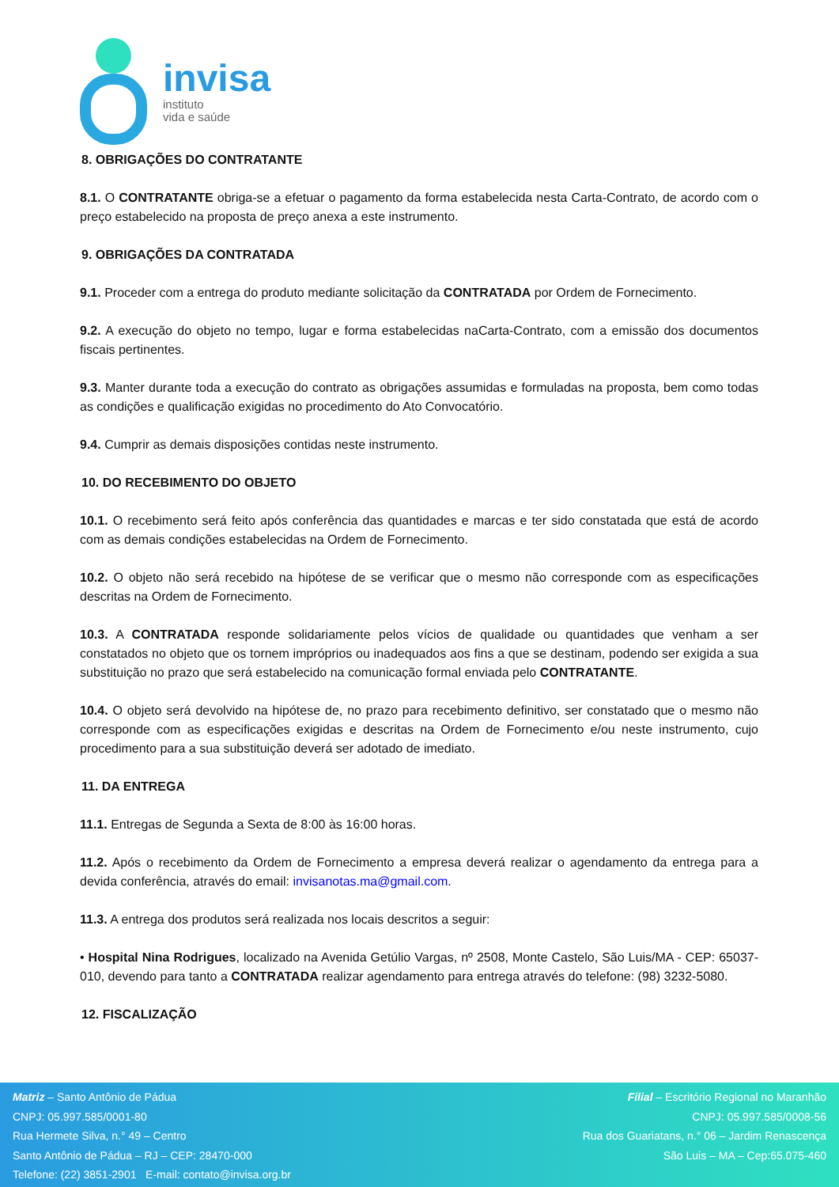invisa
instituto
vida e saúde
8. OBRIGAÇÕES DO CONTRATANTE
8.1. O CONTRATANTE obriga-se a efetuar o pagamento da forma estabelecida nesta Carta-Contrato, de acordo com o preço estabelecido na proposta de preço anexa a este instrumento.
9. OBRIGAÇÕES DA CONTRATADA
9.1. Proceder com a entrega do produto mediante solicitação da CONTRATADA por Ordem de Fornecimento.
9.2. A execução do objeto no tempo, lugar e forma estabelecidas naCarta-Contrato, com a emissão dos documentos fiscais pertinentes.
9.3. Manter durante toda a execução do contrato as obrigações assumidas e formuladas na proposta, bem como todas as condições e qualificação exigidas no procedimento do Ato Convocatório.
9.4. Cumprir as demais disposições contidas neste instrumento.
10. DO RECEBIMENTO DO OBJETO
10.1. O recebimento será feito após conferência das quantidades e marcas e ter sido constatada que está de acordo com as demais condições estabelecidas na Ordem de Fornecimento.
10.2. O objeto não será recebido na hipótese de se verificar que o mesmo não corresponde com as especificações descritas na Ordem de Fornecimento.
10.3. A CONTRATADA responde solidariamente pelos vícios de qualidade ou quantidades que venham a ser constatados no objeto que os tornem impróprios ou inadequados aos fins a que se destinam, podendo ser exigida a sua substituição no prazo que será estabelecido na comunicação formal enviada pelo CONTRATANTE.
10.4. O objeto será devolvido na hipótese de, no prazo para recebimento definitivo, ser constatado que o mesmo não corresponde com as especificações exigidas e descritas na Ordem de Fornecimento e/ou neste instrumento, cujo procedimento para a sua substituição deverá ser adotado de imediato.
11. DA ENTREGA
11.1. Entregas de Segunda a Sexta de 8:00 às 16:00 horas.
11.2. Após o recebimento da Ordem de Fornecimento a empresa deverá realizar o agendamento da entrega para a devida conferência, através do email: invisanotas.ma@gmail.com.
11.3. A entrega dos produtos será realizada nos locais descritos a seguir:
• Hospital Nina Rodrigues, localizado na Avenida Getúlio Vargas, nº 2508, Monte Castelo, São Luis/MA - CEP: 65037-010, devendo para tanto a CONTRATADA realizar agendamento para entrega através do telefone: (98) 3232-5080.
12. FISCALIZAÇÃO
Matriz – Santo Antônio de Pádua
CNPJ: 05.997.585/0001-80
Rua Hermete Silva, n.° 49 – Centro
Santo Antônio de Pádua – RJ – CEP: 28470-000
Telefone: (22) 3851-2901 E-mail: contato@invisa.org.br
Filial – Escritório Regional no Maranhão
CNPJ: 05.997.585/0008-56
Rua dos Guariatans, n.° 06 – Jardim Renascença
São Luis – MA – Cep:65.075-460